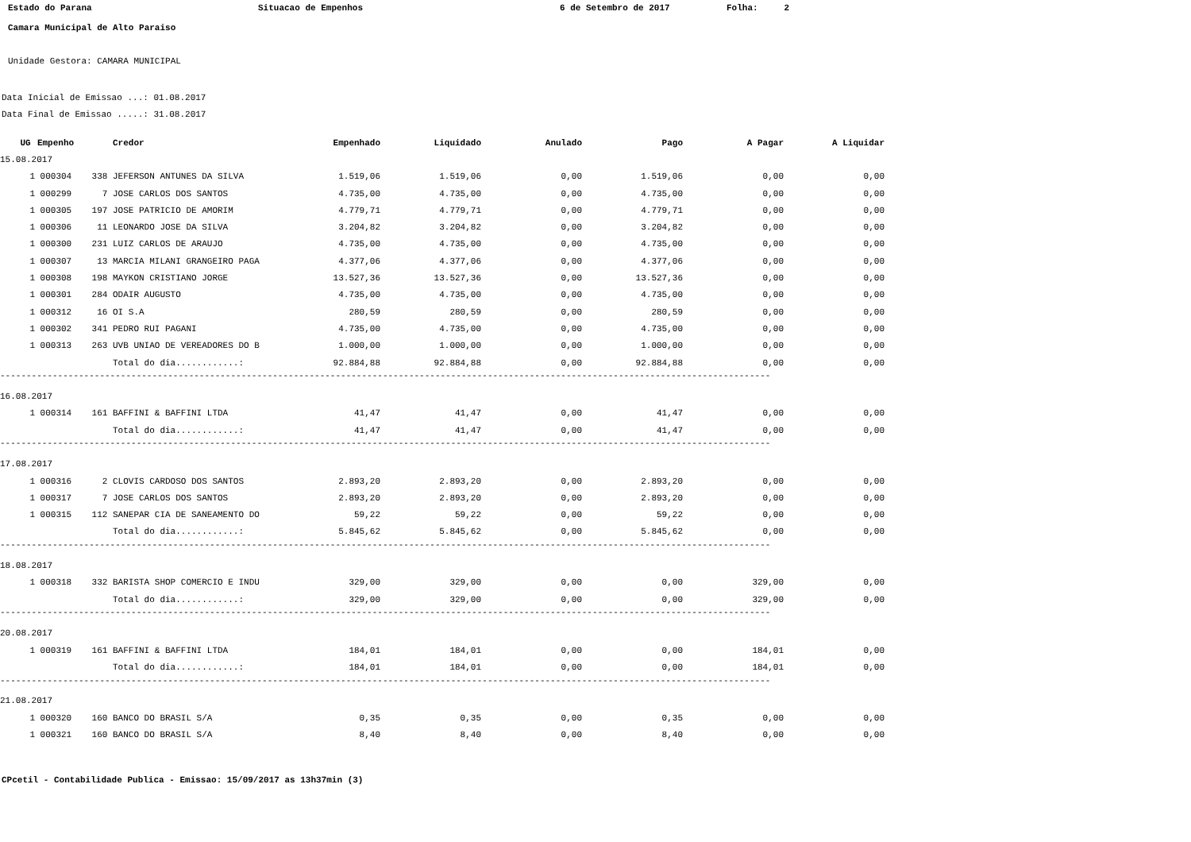Estado do Parana Situacao de Empenhos 6 de Setembro de 2017 Folha: 2
Camara Municipal de Alto Paraiso
Unidade Gestora: CAMARA MUNICIPAL
Data Inicial de Emissao ...: 01.08.2017
Data Final de Emissao .....: 31.08.2017
| | UG | Empenho | | Credor | Empenhado | Liquidado | Anulado | Pago | A Pagar | A Liquidar |
| --- | --- | --- | --- | --- | --- | --- | --- | --- | --- | --- |
| 15.08.2017 | | | | | | | | | | |
| | 1 | 000304 | 338 | JEFERSON ANTUNES DA SILVA | 1.519,06 | 1.519,06 | 0,00 | 1.519,06 | 0,00 | 0,00 |
| | 1 | 000299 | 7 | JOSE CARLOS DOS SANTOS | 4.735,00 | 4.735,00 | 0,00 | 4.735,00 | 0,00 | 0,00 |
| | 1 | 000305 | 197 | JOSE PATRICIO DE AMORIM | 4.779,71 | 4.779,71 | 0,00 | 4.779,71 | 0,00 | 0,00 |
| | 1 | 000306 | 11 | LEONARDO JOSE DA SILVA | 3.204,82 | 3.204,82 | 0,00 | 3.204,82 | 0,00 | 0,00 |
| | 1 | 000300 | 231 | LUIZ CARLOS DE ARAUJO | 4.735,00 | 4.735,00 | 0,00 | 4.735,00 | 0,00 | 0,00 |
| | 1 | 000307 | 13 | MARCIA MILANI GRANGEIRO PAGA | 4.377,06 | 4.377,06 | 0,00 | 4.377,06 | 0,00 | 0,00 |
| | 1 | 000308 | 198 | MAYKON CRISTIANO JORGE | 13.527,36 | 13.527,36 | 0,00 | 13.527,36 | 0,00 | 0,00 |
| | 1 | 000301 | 284 | ODAIR AUGUSTO | 4.735,00 | 4.735,00 | 0,00 | 4.735,00 | 0,00 | 0,00 |
| | 1 | 000312 | 16 | OI S.A | 280,59 | 280,59 | 0,00 | 280,59 | 0,00 | 0,00 |
| | 1 | 000302 | 341 | PEDRO RUI PAGANI | 4.735,00 | 4.735,00 | 0,00 | 4.735,00 | 0,00 | 0,00 |
| | 1 | 000313 | 263 | UVB UNIAO DE VEREADORES DO B | 1.000,00 | 1.000,00 | 0,00 | 1.000,00 | 0,00 | 0,00 |
| | | | | Total do dia............: | 92.884,88 | 92.884,88 | 0,00 | 92.884,88 | 0,00 | 0,00 |
| ------------------------------------------------------------------------------------------------------------------------------------------------------------------------ | | | | | | | | | | |
| 16.08.2017 | | | | | | | | | | |
| | 1 | 000314 | 161 | BAFFINI & BAFFINI LTDA | 41,47 | 41,47 | 0,00 | 41,47 | 0,00 | 0,00 |
| | | | | Total do dia............: | 41,47 | 41,47 | 0,00 | 41,47 | 0,00 | 0,00 |
| ------------------------------------------------------------------------------------------------------------------------------------------------------------------------ | | | | | | | | | | |
| 17.08.2017 | | | | | | | | | | |
| | 1 | 000316 | 2 | CLOVIS CARDOSO DOS SANTOS | 2.893,20 | 2.893,20 | 0,00 | 2.893,20 | 0,00 | 0,00 |
| | 1 | 000317 | 7 | JOSE CARLOS DOS SANTOS | 2.893,20 | 2.893,20 | 0,00 | 2.893,20 | 0,00 | 0,00 |
| | 1 | 000315 | 112 | SANEPAR CIA DE SANEAMENTO DO | 59,22 | 59,22 | 0,00 | 59,22 | 0,00 | 0,00 |
| | | | | Total do dia............: | 5.845,62 | 5.845,62 | 0,00 | 5.845,62 | 0,00 | 0,00 |
| ------------------------------------------------------------------------------------------------------------------------------------------------------------------------ | | | | | | | | | | |
| 18.08.2017 | | | | | | | | | | |
| | 1 | 000318 | 332 | BARISTA SHOP COMERCIO E INDU | 329,00 | 329,00 | 0,00 | 0,00 | 329,00 | 0,00 |
| | | | | Total do dia............: | 329,00 | 329,00 | 0,00 | 0,00 | 329,00 | 0,00 |
| ------------------------------------------------------------------------------------------------------------------------------------------------------------------------ | | | | | | | | | | |
| 20.08.2017 | | | | | | | | | | |
| | 1 | 000319 | 161 | BAFFINI & BAFFINI LTDA | 184,01 | 184,01 | 0,00 | 0,00 | 184,01 | 0,00 |
| | | | | Total do dia............: | 184,01 | 184,01 | 0,00 | 0,00 | 184,01 | 0,00 |
| ------------------------------------------------------------------------------------------------------------------------------------------------------------------------ | | | | | | | | | | |
| 21.08.2017 | | | | | | | | | | |
| | 1 | 000320 | 160 | BANCO DO BRASIL S/A | 0,35 | 0,35 | 0,00 | 0,35 | 0,00 | 0,00 |
| | 1 | 000321 | 160 | BANCO DO BRASIL S/A | 8,40 | 8,40 | 0,00 | 8,40 | 0,00 | 0,00 |
CPcetil - Contabilidade Publica - Emissao: 15/09/2017 as 13h37min (3)